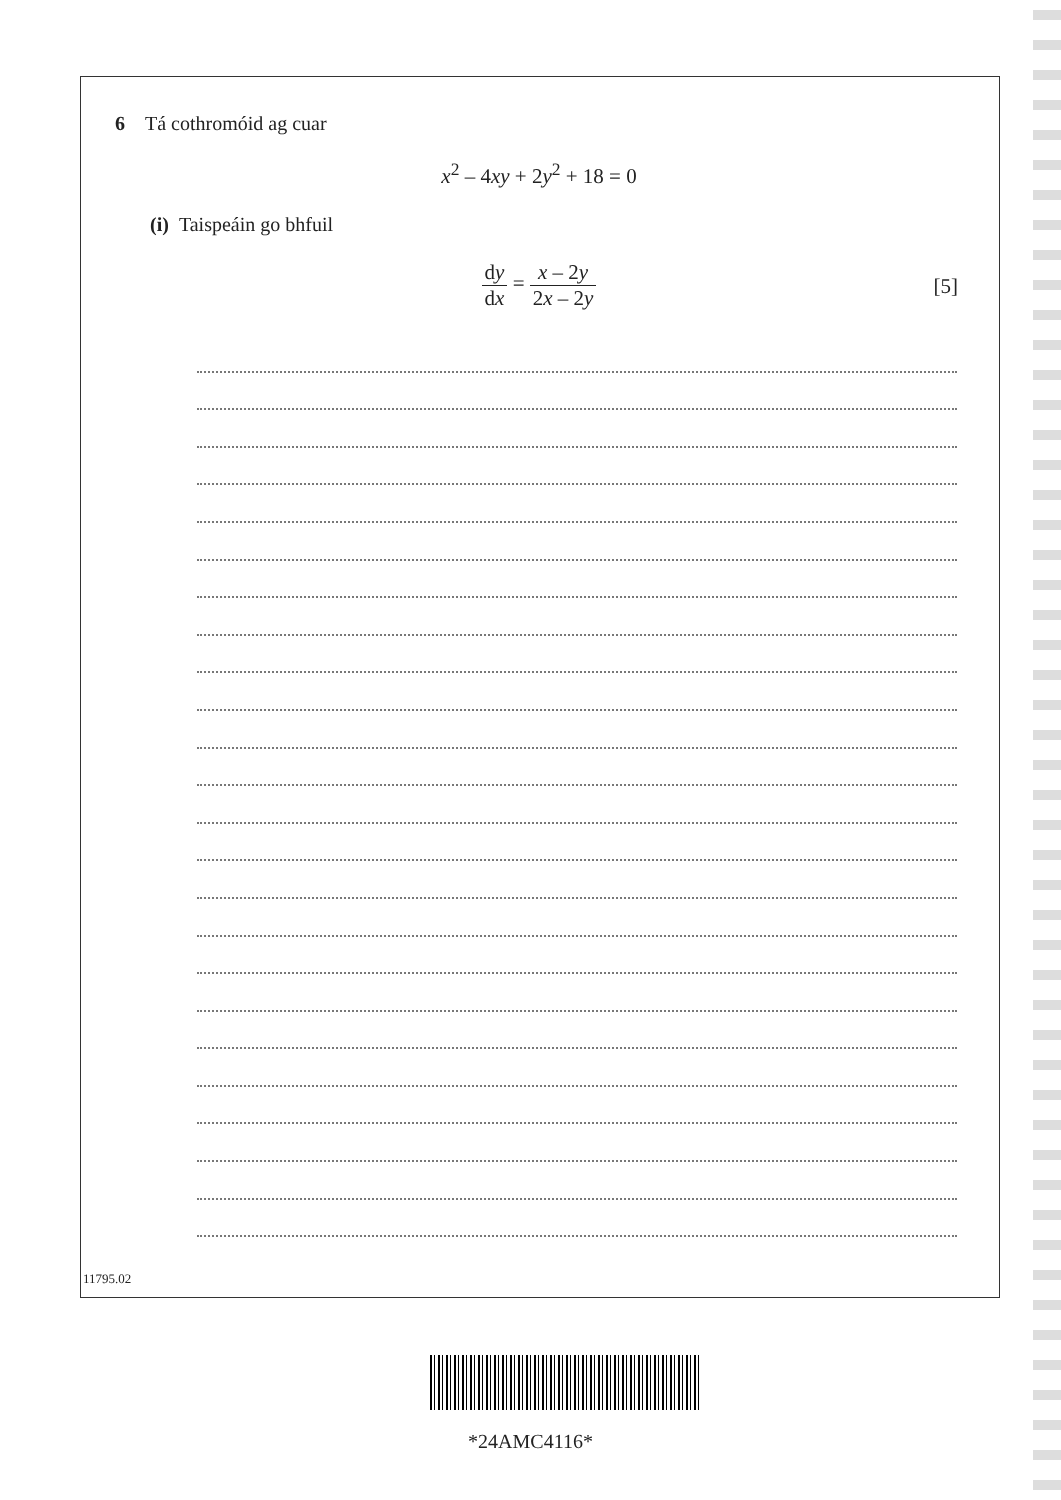6 Tá cothromóid ag cuar
x<sup>2</sup> – 4xy + 2y<sup>2</sup> + 18 = 0
(i) Taispeáin go bhfuil
dy dx = x – 2y 2x – 2y
[5]
11795.02
*24AMC4116*